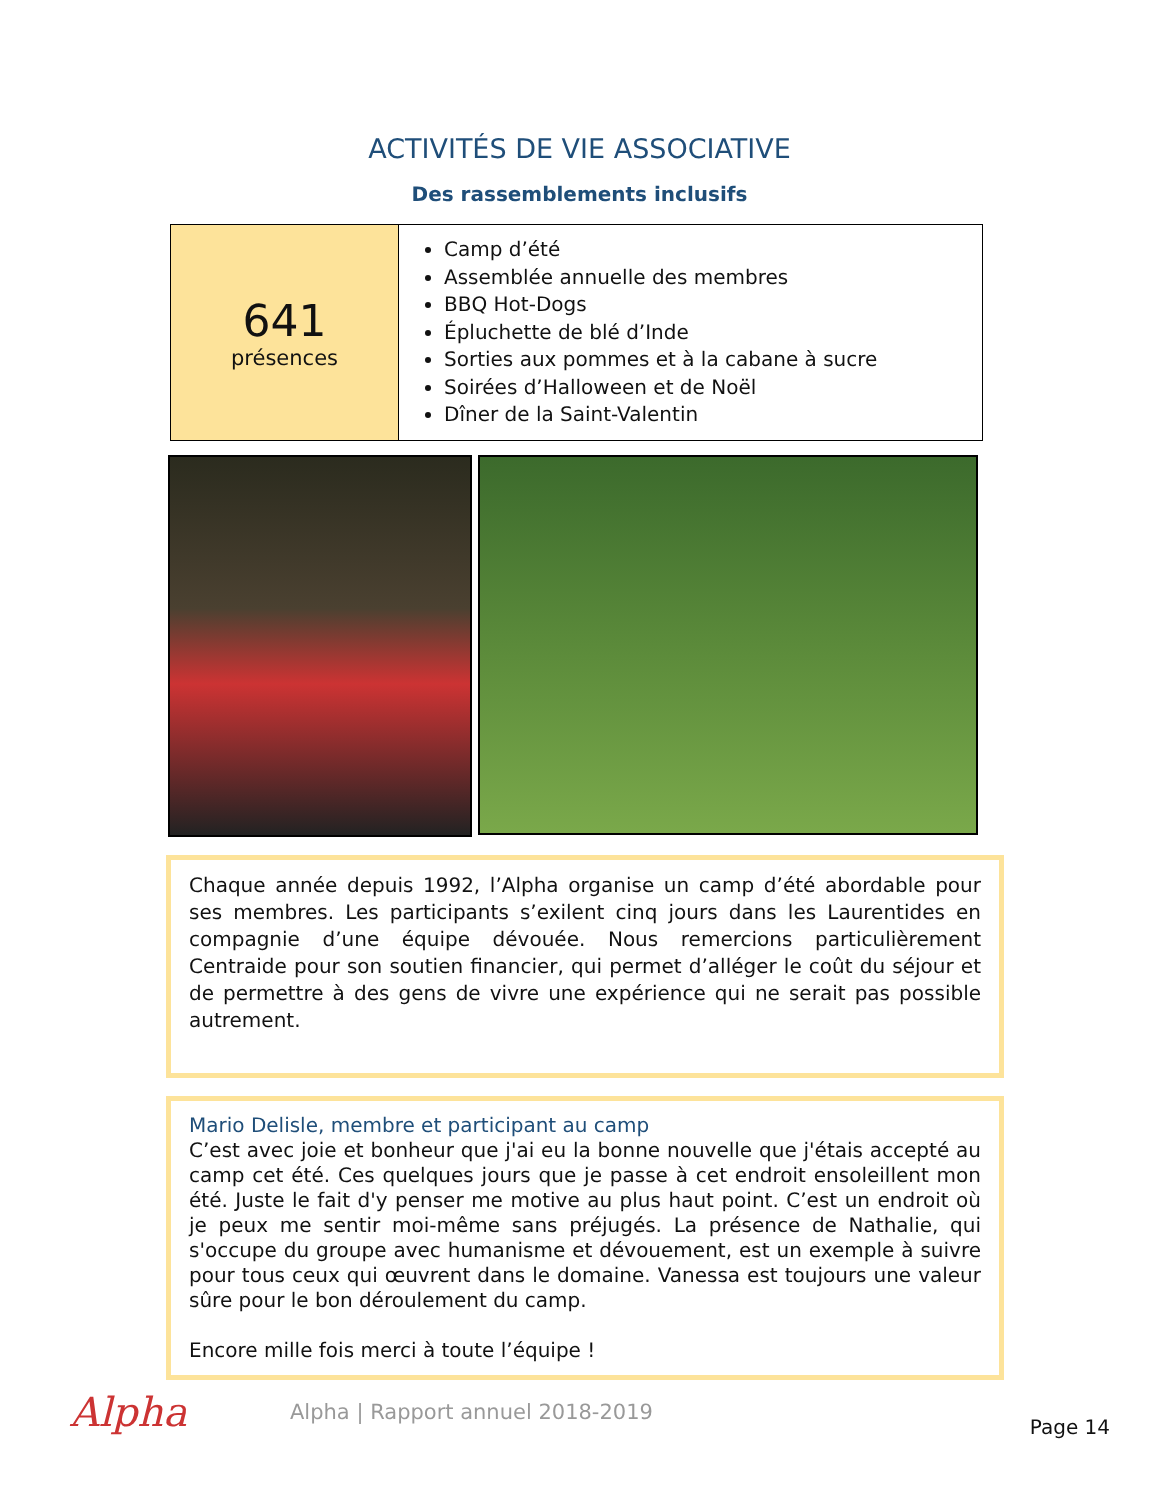ACTIVITÉS DE VIE ASSOCIATIVE
Des rassemblements inclusifs
| 641 présences | Camp d’été Assemblée annuelle des membres BBQ Hot-Dogs Épluchette de blé d’Inde Sorties aux pommes et à la cabane à sucre Soirées d’Halloween et de Noël Dîner de la Saint-Valentin |
Chaque année depuis 1992, l’Alpha organise un camp d’été abordable pour ses membres. Les participants s’exilent cinq jours dans les Laurentides en compagnie d’une équipe dévouée. Nous remercions particulièrement Centraide pour son soutien financier, qui permet d’alléger le coût du séjour et de permettre à des gens de vivre une expérience qui ne serait pas possible autrement.
Mario Delisle, membre et participant au camp
C’est avec joie et bonheur que j'ai eu la bonne nouvelle que j'étais accepté au camp cet été. Ces quelques jours que je passe à cet endroit ensoleillent mon été. Juste le fait d'y penser me motive au plus haut point. C’est un endroit où je peux me sentir moi-même sans préjugés. La présence de Nathalie, qui s'occupe du groupe avec humanisme et dévouement, est un exemple à suivre pour tous ceux qui œuvrent dans le domaine. Vanessa est toujours une valeur sûre pour le bon déroulement du camp.
Encore mille fois merci à toute l’équipe !
Alpha
Alpha | Rapport annuel 2018-2019
Page 14